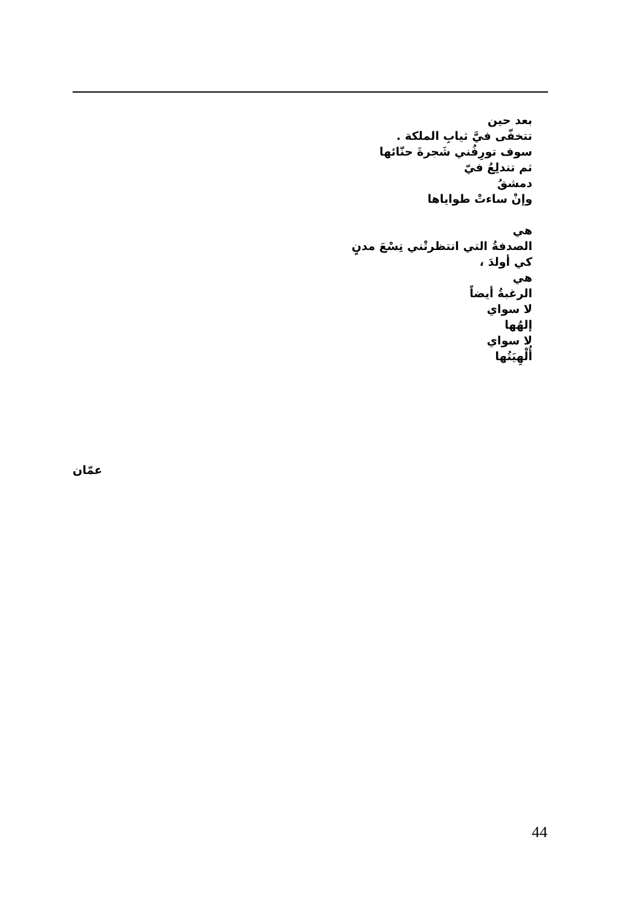بعد حين
تتخفّى فيَّ ثيابِ الملكة .
سوف تورِفُني شَجرةَ حنّائها
ثم تندلِعُ فيّ
دمشقُ
وإنْ ساءتْ طواياها
هي
الصدفةُ التي انتظرتْني تِسْعَ مدنٍ
كي أولدَ ،
هي
الرغبةُ أيضاً
لا سواي
إلهُها
لا سواي
أُلْهِيَتُها
عمّان
44